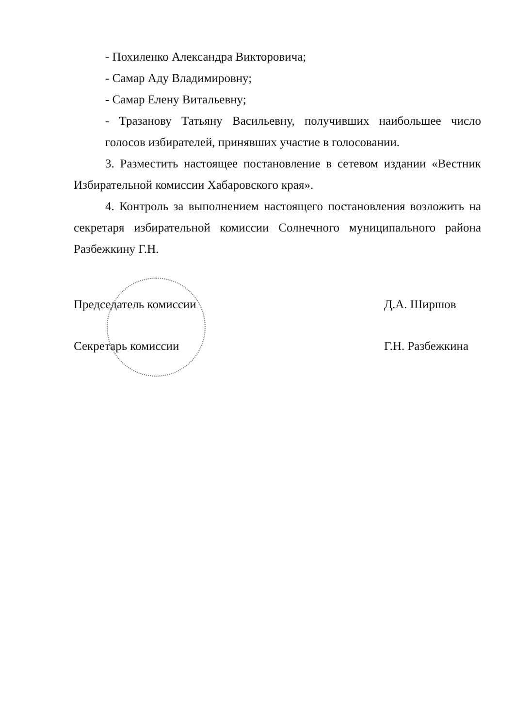- Похиленко Александра Викторовича;
- Самар Аду Владимировну;
- Самар Елену Витальевну;
- Тразанову Татьяну Васильевну, получивших наибольшее число голосов избирателей, принявших участие в голосовании.
3. Разместить настоящее постановление в сетевом издании «Вестник Избирательной комиссии Хабаровского края».
4. Контроль за выполнением настоящего постановления возложить на секретаря избирательной комиссии Солнечного муниципального района Разбежкину Г.Н.
Председатель комиссии Д.А. Ширшов
Секретарь комиссии Г.Н. Разбежкина